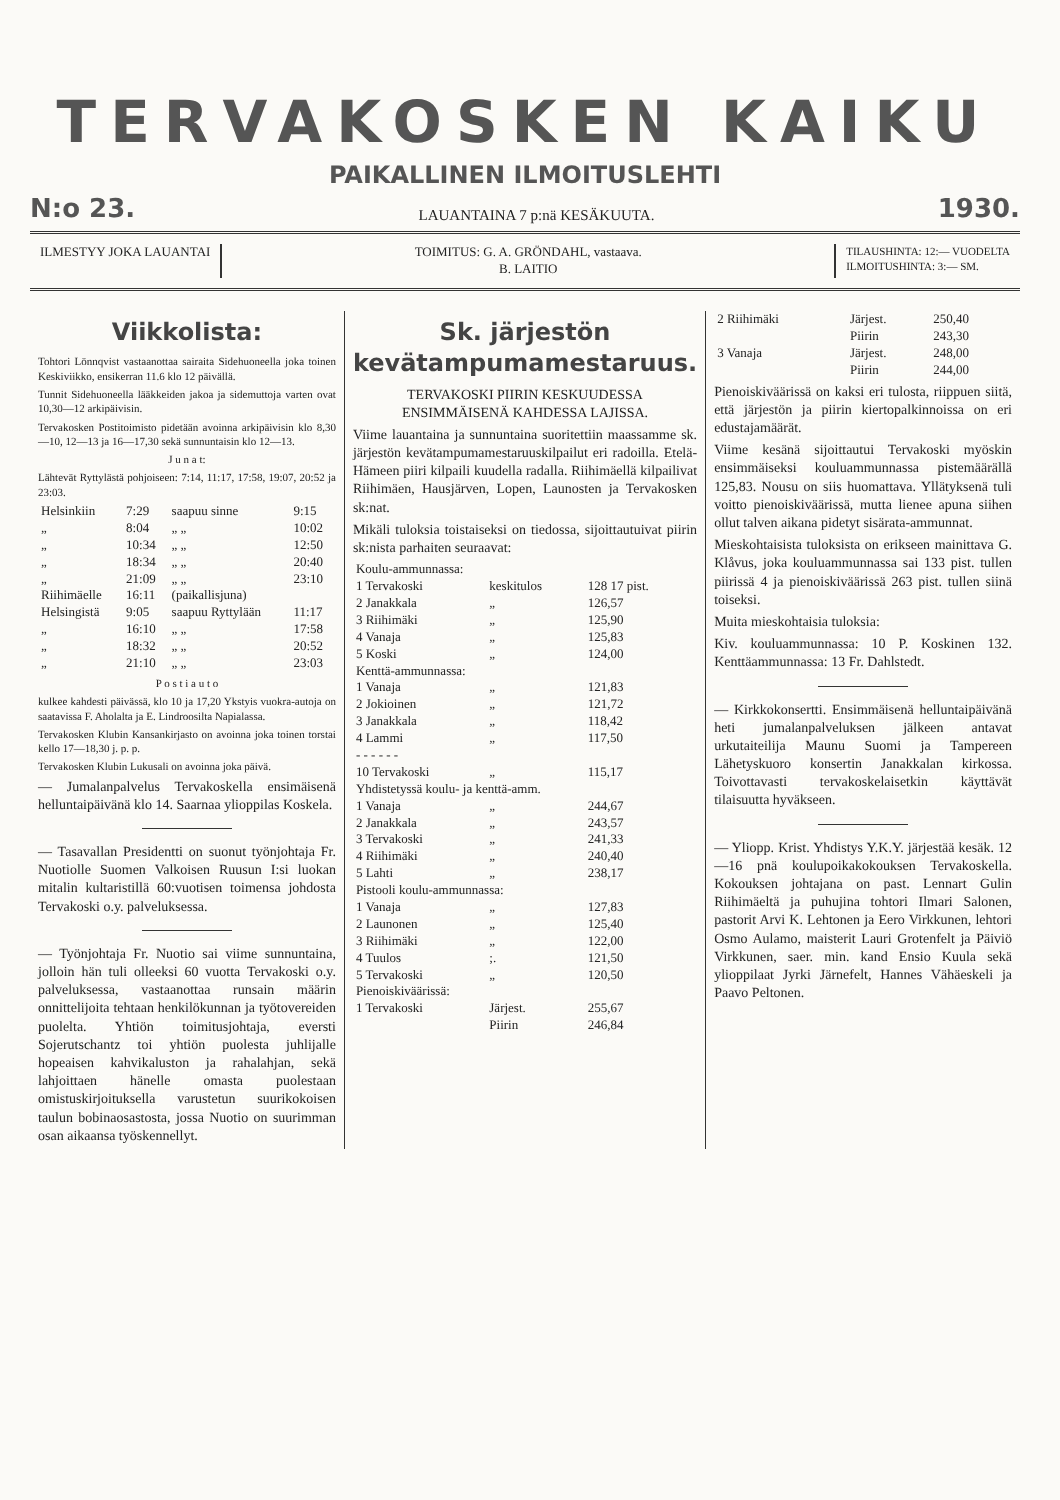TERVAKOSKEN KAIKU
PAIKALLINEN ILMOITUSLEHTI
N:o 23. LAUANTAINA 7 p:nä KESÄKUUTA. 1930.
ILMESTYY JOKA LAUANTAI TOIMITUS: G. A. GRÖNDAHL, vastaava.
B. LAITIO
TILAUSHINTA: 12:— VUODELTA
ILMOITUSHINTA: 3:— SM.
Viikkolista:
Tohtori Lönnqvist vastaanottaa sairaita Sidehuoneella joka toinen Keskiviikko, ensikerran 11.6 klo 12 päivällä.
Tunnit Sidehuoneella lääkkeiden jakoa ja sidemuttoja varten ovat 10,30—12 arkipäivisin.
Tervakosken Postitoimisto pidetään avoinna arkipäivisin klo 8,30—10, 12—13 ja 16—17,30 sekä sunnuntaisin klo 12—13.
J u n a t:
Lähtevät Ryttylästä pohjoiseen: 7:14, 11:17, 17:58, 19:07, 20:52 ja 23:03.
| Helsinkiin | 7:29 | saapuu sinne | 9:15 |
| „ | 8:04 | „ „ | 10:02 |
| „ | 10:34 | „ „ | 12:50 |
| „ | 18:34 | „ „ | 20:40 |
| „ | 21:09 | „ „ | 23:10 |
| Riihimäelle | 16:11 | (paikallisjuna) | |
| Helsingistä | 9:05 | saapuu Ryttylään | 11:17 |
| „ | 16:10 | „ „ | 17:58 |
| „ | 18:32 | „ „ | 20:52 |
| „ | 21:10 | „ „ | 23:03 |
P o s t i a u t o
kulkee kahdesti päivässä, klo 10 ja 17,20 Ykstyis vuokra-autoja on saatavissa F. Aholalta ja E. Lindroosilta Napialassa.
Tervakosken Klubin Kansankirjasto on avoinna joka toinen torstai kello 17—18,30 j. p. p.
Tervakosken Klubin Lukusali on avoinna joka päivä.
— Jumalanpalvelus Tervakoskella ensimäisenä helluntaipäivänä klo 14. Saarnaa ylioppilas Koskela.
— Tasavallan Presidentti on suonut työnjohtaja Fr. Nuotiolle Suomen Valkoisen Ruusun I:si luokan mitalin kultaristillä 60:vuotisen toimensa johdosta Tervakoski o.y. palveluksessa.
— Työnjohtaja Fr. Nuotio sai viime sunnuntaina, jolloin hän tuli olleeksi 60 vuotta Tervakoski o.y. palveluksessa, vastaanottaa runsain määrin onnittelijoita tehtaan henkilökunnan ja työtovereiden puolelta. Yhtiön toimitusjohtaja, eversti Sojerutschantz toi yhtiön puolesta juhlijalle hopeaisen kahvikaluston ja rahalahjan, sekä lahjoittaen hänelle omasta puolestaan omistuskirjoituksella varustetun suurikokoisen taulun bobinaosastosta, jossa Nuotio on suurimman osan aikaansa työskennellyt.
Sk. järjestön kevätampumamestaruus.
TERVAKOSKI PIIRIN KESKUUDESSA ENSIMMÄISENÄ KAHDESSA LAJISSA.
Viime lauantaina ja sunnuntaina suoritettiin maassamme sk. järjestön kevätampumamestaruuskilpailut eri radoilla. Etelä-Hämeen piiri kilpaili kuudella radalla. Riihimäellä kilpailivat Riihimäen, Hausjärven, Lopen, Launosten ja Tervakosken sk:nat.
Mikäli tuloksia toistaiseksi on tiedossa, sijoittautuivat piirin sk:nista parhaiten seuraavat:
| Koulu-ammunnassa: | | |
| 1 Tervakoski | keskitulos | 128 17 pist. |
| 2 Janakkala | „ | 126,57 |
| 3 Riihimäki | „ | 125,90 |
| 4 Vanaja | „ | 125,83 |
| 5 Koski | „ | 124,00 |
| Kenttä-ammunnassa: | | |
| 1 Vanaja | „ | 121,83 |
| 2 Jokioinen | „ | 121,72 |
| 3 Janakkala | „ | 118,42 |
| 4 Lammi | „ | 117,50 |
| - - - - - - | | |
| 10 Tervakoski | „ | 115,17 |
| Yhdistetyssä koulu- ja kenttä-amm. | | |
| 1 Vanaja | „ | 244,67 |
| 2 Janakkala | „ | 243,57 |
| 3 Tervakoski | „ | 241,33 |
| 4 Riihimäki | „ | 240,40 |
| 5 Lahti | „ | 238,17 |
| Pistooli koulu-ammunnassa: | | |
| 1 Vanaja | „ | 127,83 |
| 2 Launonen | „ | 125,40 |
| 3 Riihimäki | „ | 122,00 |
| 4 Tuulos | ;. | 121,50 |
| 5 Tervakoski | „ | 120,50 |
| Pienoiskiväärissä: | | |
| 1 Tervakoski | Järjest. | 255,67 |
| | Piirin | 246,84 |
| 2 Riihimäki | Järjest. | 250,40 |
| | Piirin | 243,30 |
| 3 Vanaja | Järjest. | 248,00 |
| | Piirin | 244,00 |
Pienoiskiväärissä on kaksi eri tulosta, riippuen siitä, että järjestön ja piirin kiertopalkinnoissa on eri edustajamäärät.
Viime kesänä sijoittautui Tervakoski myöskin ensimmäiseksi kouluammunnassa pistemäärällä 125,83. Nousu on siis huomattava. Yllätyksenä tuli voitto pienoiskiväärissä, mutta lienee apuna siihen ollut talven aikana pidetyt sisärata-ammunnat.
Mieskohtaisista tuloksista on erikseen mainittava G. Klåvus, joka kouluammunnassa sai 133 pist. tullen piirissä 4 ja pienoiskiväärissä 263 pist. tullen siinä toiseksi.
Muita mieskohtaisia tuloksia:
Kiv. kouluammunnassa: 10 P. Koskinen 132. Kenttäammunnassa: 13 Fr. Dahlstedt.
— Kirkkokonsertti. Ensimmäisenä helluntaipäivänä heti jumalanpalveluksen jälkeen antavat urkutaiteilija Maunu Suomi ja Tampereen Lähetyskuoro konsertin Janakkalan kirkossa. Toivottavasti tervakoskelaisetkin käyttävät tilaisuutta hyväkseen.
— Yliopp. Krist. Yhdistys Y.K.Y. järjestää kesäk. 12—16 pnä koulupoikakokouksen Tervakoskella. Kokouksen johtajana on past. Lennart Gulin Riihimäeltä ja puhujina tohtori Ilmari Salonen, pastorit Arvi K. Lehtonen ja Eero Virkkunen, lehtori Osmo Aulamo, maisterit Lauri Grotenfelt ja Päiviö Virkkunen, saer. min. kand Ensio Kuula sekä ylioppilaat Jyrki Järnefelt, Hannes Vähäeskeli ja Paavo Peltonen.